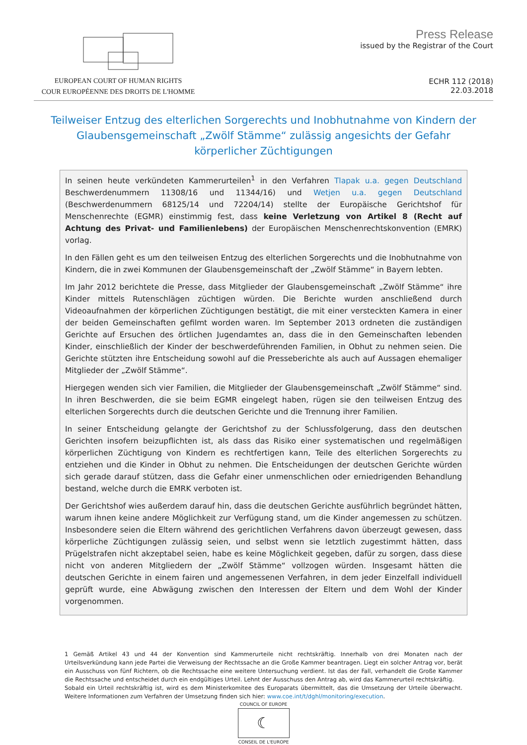EUROPEAN COURT OF HUMAN RIGHTS
COUR EUROPÉENNE DES DROITS DE L'HOMME
Press Release
issued by the Registrar of the Court
ECHR 112 (2018)
22.03.2018
Teilweiser Entzug des elterlichen Sorgerechts und Inobhutnahme von Kindern der Glaubensgemeinschaft „Zwölf Stämme“ zulässig angesichts der Gefahr körperlicher Züchtigungen
In seinen heute verkündeten Kammerurteilen<sup>1</sup> in den Verfahren Tlapak u.a. gegen Deutschland Beschwerdenummern 11308/16 und 11344/16) und Wetjen u.a. gegen Deutschland (Beschwerdenummern 68125/14 und 72204/14) stellte der Europäische Gerichtshof für Menschenrechte (EGMR) einstimmig fest, dass keine Verletzung von Artikel 8 (Recht auf Achtung des Privat- und Familienlebens) der Europäischen Menschenrechtskonvention (EMRK) vorlag.
In den Fällen geht es um den teilweisen Entzug des elterlichen Sorgerechts und die Inobhutnahme von Kindern, die in zwei Kommunen der Glaubensgemeinschaft der „Zwölf Stämme“ in Bayern lebten.
Im Jahr 2012 berichtete die Presse, dass Mitglieder der Glaubensgemeinschaft „Zwölf Stämme“ ihre Kinder mittels Rutenschlägen züchtigen würden. Die Berichte wurden anschließend durch Videoaufnahmen der körperlichen Züchtigungen bestätigt, die mit einer versteckten Kamera in einer der beiden Gemeinschaften gefilmt worden waren. Im September 2013 ordneten die zuständigen Gerichte auf Ersuchen des örtlichen Jugendamtes an, dass die in den Gemeinschaften lebenden Kinder, einschließlich der Kinder der beschwerdeführenden Familien, in Obhut zu nehmen seien. Die Gerichte stützten ihre Entscheidung sowohl auf die Presseberichte als auch auf Aussagen ehemaliger Mitglieder der „Zwölf Stämme“.
Hiergegen wenden sich vier Familien, die Mitglieder der Glaubensgemeinschaft „Zwölf Stämme“ sind. In ihren Beschwerden, die sie beim EGMR eingelegt haben, rügen sie den teilweisen Entzug des elterlichen Sorgerechts durch die deutschen Gerichte und die Trennung ihrer Familien.
In seiner Entscheidung gelangte der Gerichtshof zu der Schlussfolgerung, dass den deutschen Gerichten insofern beizupflichten ist, als dass das Risiko einer systematischen und regelmäßigen körperlichen Züchtigung von Kindern es rechtfertigen kann, Teile des elterlichen Sorgerechts zu entziehen und die Kinder in Obhut zu nehmen. Die Entscheidungen der deutschen Gerichte würden sich gerade darauf stützen, dass die Gefahr einer unmenschlichen oder erniedrigenden Behandlung bestand, welche durch die EMRK verboten ist.
Der Gerichtshof wies außerdem darauf hin, dass die deutschen Gerichte ausführlich begründet hätten, warum ihnen keine andere Möglichkeit zur Verfügung stand, um die Kinder angemessen zu schützen. Insbesondere seien die Eltern während des gerichtlichen Verfahrens davon überzeugt gewesen, dass körperliche Züchtigungen zulässig seien, und selbst wenn sie letztlich zugestimmt hätten, dass Prügelstrafen nicht akzeptabel seien, habe es keine Möglichkeit gegeben, dafür zu sorgen, dass diese nicht von anderen Mitgliedern der „Zwölf Stämme“ vollzogen würden. Insgesamt hätten die deutschen Gerichte in einem fairen und angemessenen Verfahren, in dem jeder Einzelfall individuell geprüft wurde, eine Abwägung zwischen den Interessen der Eltern und dem Wohl der Kinder vorgenommen.
1 Gemäß Artikel 43 und 44 der Konvention sind Kammerurteile nicht rechtskräftig. Innerhalb von drei Monaten nach der Urteilsverkündung kann jede Partei die Verweisung der Rechtssache an die Große Kammer beantragen. Liegt ein solcher Antrag vor, berät ein Ausschuss von fünf Richtern, ob die Rechtssache eine weitere Untersuchung verdient. Ist das der Fall, verhandelt die Große Kammer die Rechtssache und entscheidet durch ein endgültiges Urteil. Lehnt der Ausschuss den Antrag ab, wird das Kammerurteil rechtskräftig.
Sobald ein Urteil rechtskräftig ist, wird es dem Ministerkomitee des Europarats übermittelt, das die Umsetzung der Urteile überwacht. Weitere Informationen zum Verfahren der Umsetzung finden sich hier: www.coe.int/t/dghl/monitoring/execution.
COUNCIL OF EUROPE
☾
CONSEIL DE L'EUROPE